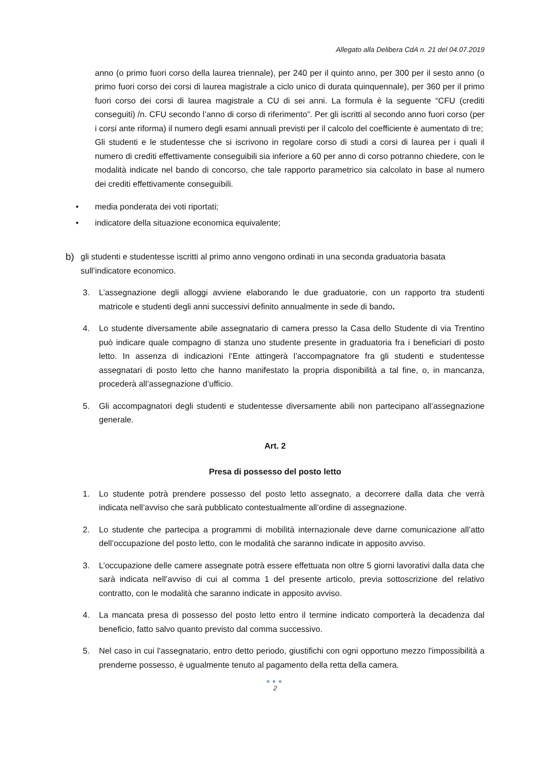Allegato alla Delibera CdA n. 21 del 04.07.2019
anno (o primo fuori corso della laurea triennale), per 240 per il quinto anno, per 300 per il sesto anno (o primo fuori corso dei corsi di laurea magistrale a ciclo unico di durata quinquennale), per 360 per il primo fuori corso dei corsi di laurea magistrale a CU di sei anni. La formula è la seguente “CFU (crediti conseguiti) /n. CFU secondo l’anno di corso di riferimento”. Per gli iscritti al secondo anno fuori corso (per i corsi ante riforma) il numero degli esami annuali previsti per il calcolo del coefficiente è aumentato di tre;
Gli studenti e le studentesse che si iscrivono in regolare corso di studi a corsi di laurea per i quali il numero di crediti effettivamente conseguibili sia inferiore a 60 per anno di corso potranno chiedere, con le modalità indicate nel bando di concorso, che tale rapporto parametrico sia calcolato in base al numero dei crediti effettivamente conseguibili.
• media ponderata dei voti riportati;
• indicatore della situazione economica equivalente;
b)
gli studenti e studentesse iscritti al primo anno vengono ordinati in una seconda graduatoria basata sull’indicatore economico.
3. L’assegnazione degli alloggi avviene elaborando le due graduatorie, con un rapporto tra studenti matricole e studenti degli anni successivi definito annualmente in sede di bando.
4. Lo studente diversamente abile assegnatario di camera presso la Casa dello Studente di via Trentino può indicare quale compagno di stanza uno studente presente in graduatoria fra i beneficiari di posto letto. In assenza di indicazioni l’Ente attingerà l’accompagnatore fra gli studenti e studentesse assegnatari di posto letto che hanno manifestato la propria disponibilità a tal fine, o, in mancanza, procederà all’assegnazione d’ufficio.
5. Gli accompagnatori degli studenti e studentesse diversamente abili non partecipano all’assegnazione generale.
Art. 2
Presa di possesso del posto letto
1. Lo studente potrà prendere possesso del posto letto assegnato, a decorrere dalla data che verrà indicata nell’avviso che sarà pubblicato contestualmente all’ordine di assegnazione.
2. Lo studente che partecipa a programmi di mobilità internazionale deve darne comunicazione all’atto dell’occupazione del posto letto, con le modalità che saranno indicate in apposito avviso.
3. L’occupazione delle camere assegnate potrà essere effettuata non oltre 5 giorni lavorativi dalla data che sarà indicata nell’avviso di cui al comma 1 del presente articolo, previa sottoscrizione del relativo contratto, con le modalità che saranno indicate in apposito avviso.
4. La mancata presa di possesso del posto letto entro il termine indicato comporterà la decadenza dal beneficio, fatto salvo quanto previsto dal comma successivo.
5. Nel caso in cui l'assegnatario, entro detto periodo, giustifichi con ogni opportuno mezzo l'impossibilità a prenderne possesso, è ugualmente tenuto al pagamento della retta della camera.
●●●
2